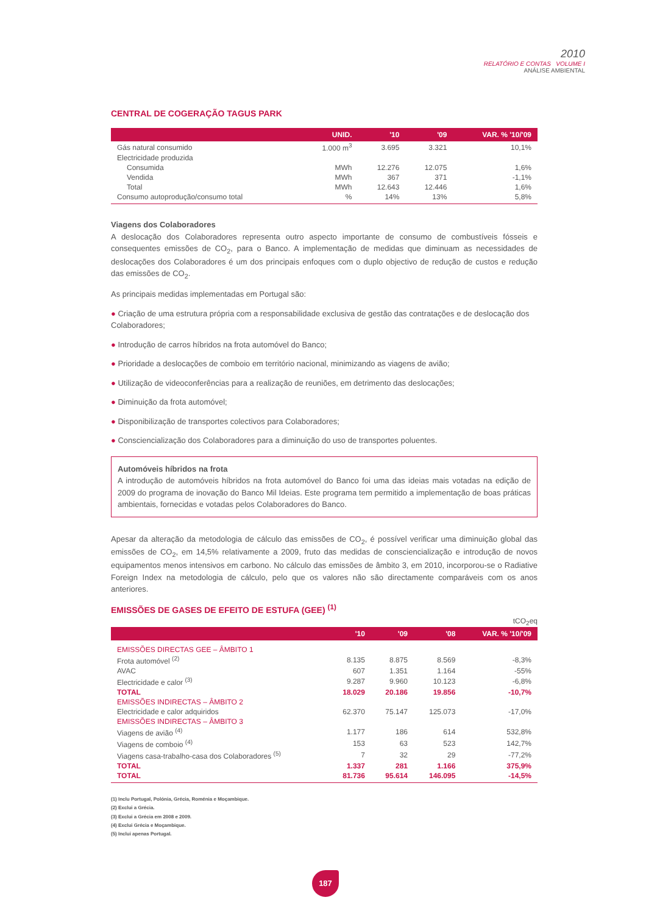2010
RELATÓRIO E CONTAS VOLUME I
ANÁLISE AMBIENTAL
CENTRAL DE COGERAÇÃO TAGUS PARK
| | UNID. | '10 | '09 | VAR. % '10/'09 |
| --- | --- | --- | --- | --- |
| Gás natural consumido | 1.000 m<sup>3</sup> | 3.695 | 3.321 | 10,1% |
| Electricidade produzida | | | | |
| Consumida | MWh | 12.276 | 12.075 | 1,6% |
| Vendida | MWh | 367 | 371 | -1,1% |
| Total | MWh | 12.643 | 12.446 | 1,6% |
| Consumo autoprodução/consumo total | % | 14% | 13% | 5,8% |
Viagens dos Colaboradores
A deslocação dos Colaboradores representa outro aspecto importante de consumo de combustíveis fósseis e consequentes emissões de CO<sub>2</sub>, para o Banco. A implementação de medidas que diminuam as necessidades de deslocações dos Colaboradores é um dos principais enfoques com o duplo objectivo de redução de custos e redução das emissões de CO<sub>2</sub>.
As principais medidas implementadas em Portugal são:
● Criação de uma estrutura própria com a responsabilidade exclusiva de gestão das contratações e de deslocação dos Colaboradores;
● Introdução de carros híbridos na frota automóvel do Banco;
● Prioridade a deslocações de comboio em território nacional, minimizando as viagens de avião;
● Utilização de videoconferências para a realização de reuniões, em detrimento das deslocações;
● Diminuição da frota automóvel;
● Disponibilização de transportes colectivos para Colaboradores;
● Consciencialização dos Colaboradores para a diminuição do uso de transportes poluentes.
Automóveis híbridos na frota
A introdução de automóveis híbridos na frota automóvel do Banco foi uma das ideias mais votadas na edição de 2009 do programa de inovação do Banco Mil Ideias. Este programa tem permitido a implementação de boas práticas ambientais, fornecidas e votadas pelos Colaboradores do Banco.
Apesar da alteração da metodologia de cálculo das emissões de CO<sub>2</sub>, é possível verificar uma diminuição global das emissões de CO<sub>2</sub>, em 14,5% relativamente a 2009, fruto das medidas de consciencialização e introdução de novos equipamentos menos intensivos em carbono. No cálculo das emissões de âmbito 3, em 2010, incorporou-se o Radiative Foreign Index na metodologia de cálculo, pelo que os valores não são directamente comparáveis com os anos anteriores.
EMISSÕES DE GASES DE EFEITO DE ESTUFA (GEE) <sup>(1)</sup>
tCO<sub>2</sub>eq
| | '10 | '09 | '08 | VAR. % '10/'09 |
| --- | --- | --- | --- | --- |
| EMISSÕES DIRECTAS GEE – ÂMBITO 1 | | | | |
| Frota automóvel <sup>(2)</sup> | 8.135 | 8.875 | 8.569 | -8,3% |
| AVAC | 607 | 1.351 | 1.164 | -55% |
| Electricidade e calor <sup>(3)</sup> | 9.287 | 9.960 | 10.123 | -6,8% |
| TOTAL | 18.029 | 20.186 | 19.856 | -10,7% |
| EMISSÕES INDIRECTAS – ÂMBITO 2 | | | | |
| Electricidade e calor adquiridos | 62.370 | 75.147 | 125.073 | -17,0% |
| EMISSÕES INDIRECTAS – ÂMBITO 3 | | | | |
| Viagens de avião <sup>(4)</sup> | 1.177 | 186 | 614 | 532,8% |
| Viagens de comboio <sup>(4)</sup> | 153 | 63 | 523 | 142,7% |
| Viagens casa-trabalho-casa dos Colaboradores <sup>(5)</sup> | 7 | 32 | 29 | -77,2% |
| TOTAL | 1.337 | 281 | 1.166 | 375,9% |
| TOTAL | 81.736 | 95.614 | 146.095 | -14,5% |
(1) Inclu Portugal, Polónia, Grécia, Roménia e Moçambique.
(2) Exclui a Grécia.
(3) Exclui a Grécia em 2008 e 2009.
(4) Exclui Grécia e Moçambique.
(5) Inclui apenas Portugal.
187